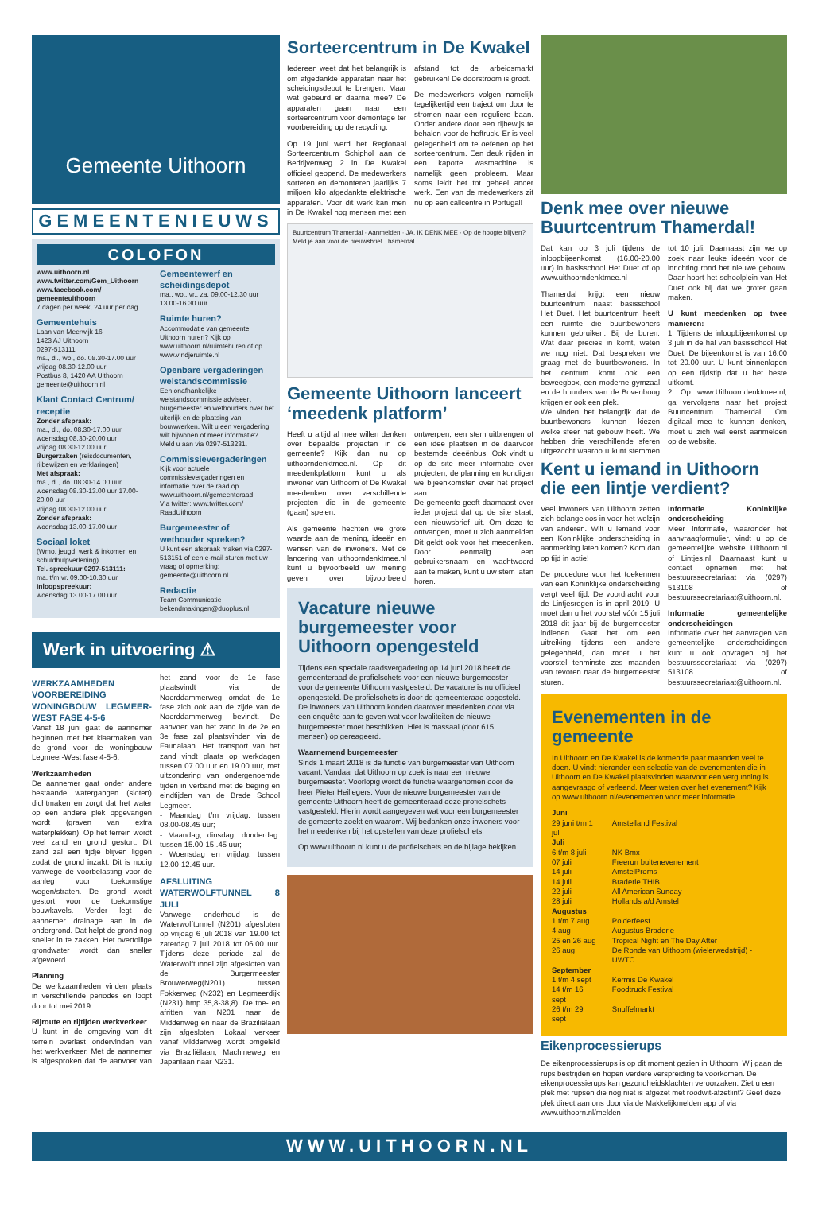Gemeente Uithoorn
GEMEENTENIEUWS
COLOFON
www.uithoorn.nl
www.twitter.com/Gem_Uithoorn
www.facebook.com/ gemeenteuithoorn
7 dagen per week, 24 uur per dag
Gemeentehuis
Laan van Meerwijk 16
1423 AJ Uithoorn
0297-513111
ma., di., wo., do. 08.30-17.00 uur
vrijdag 08.30-12.00 uur
Postbus 8, 1420 AA Uithoorn
gemeente@uithoorn.nl
Klant Contact Centrum/ receptie
Zonder afspraak:
ma., di., do. 08.30-17.00 uur
woensdag 08.30-20.00 uur
vrijdag 08.30-12.00 uur
Burgerzaken (reisdocumenten, rijbewijzen en verklaringen)
Met afspraak:
ma., di., do. 08.30-14.00 uur
woensdag 08.30-13.00 uur 17.00-20.00 uur
vrijdag 08.30-12.00 uur
Zonder afspraak:
woensdag 13.00-17.00 uur
Sociaal loket
(Wmo, jeugd, werk & inkomen en schuldhulpverlening)
Tel. spreekuur 0297-513111:
ma. t/m vr. 09.00-10.30 uur
Inloopspreekuur:
woensdag 13.00-17.00 uur
Gemeentewerf en scheidingsdepot
ma., wo., vr., za. 09.00-12.30 uur 13.00-16.30 uur
Ruimte huren?
Accommodatie van gemeente Uithoorn huren? Kijk op www.uithoorn.nl/ruimtehuren of op www.vindjeruimte.nl
Openbare vergaderingen welstandscommissie
Een onafhankelijke welstandscommissie adviseert burgemeester en wethouders over het uiterlijk en de plaatsing van bouwwerken. Wilt u een vergadering wilt bijwonen of meer informatie?
Meld u aan via 0297-513231.
Commissievergaderingen
Kijk voor actuele commissievergaderingen en informatie over de raad op www.uithoorn.nl/gemeenteraad
Via twitter: www.twitter.com/ RaadUithoorn
Burgemeester of wethouder spreken?
U kunt een afspraak maken via 0297-513151 of een e-mail sturen met uw vraag of opmerking: gemeente@uithoorn.nl
Redactie
Team Communicatie
bekendmakingen@duoplus.nl
Werk in uitvoering ⚠
WERKZAAMHEDEN VOORBEREIDING WONINGBOUW LEGMEER-WEST FASE 4-5-6
Vanaf 18 juni gaat de aannemer beginnen met het klaarmaken van de grond voor de woningbouw Legmeer-West fase 4-5-6.
Werkzaamheden
De aannemer gaat onder andere bestaande watergangen (sloten) dichtmaken en zorgt dat het water op een andere plek opgevangen wordt (graven van extra waterplekken). Op het terrein wordt veel zand en grond gestort. Dit zand zal een tijdje blijven liggen zodat de grond inzakt. Dit is nodig vanwege de voorbelasting voor de aanleg voor toekomstige wegen/straten. De grond wordt gestort voor de toekomstige bouwkavels. Verder legt de aannemer drainage aan in de ondergrond. Dat helpt de grond nog sneller in te zakken. Het overtollige grondwater wordt dan sneller afgevoerd.
Planning
De werkzaamheden vinden plaats in verschillende periodes en loopt door tot mei 2019.
Rijroute en rijtijden werkverkeer
U kunt in de omgeving van dit terrein overlast ondervinden van het werkverkeer. Met de aannemer is afgesproken dat de aanvoer van het zand voor de 1e fase plaatsvindt via de Noorddammerweg omdat de 1e fase zich ook aan de zijde van de Noorddammerweg bevindt. De aanvoer van het zand in de 2e en 3e fase zal plaatsvinden via de Faunalaan. Het transport van het zand vindt plaats op werkdagen tussen 07.00 uur en 19.00 uur, met uitzondering van ondergenoemde tijden in verband met de beging en eindtijden van de Brede School Legmeer.
- Maandag t/m vrijdag: tussen 08.00-08.45 uur;
- Maandag, dinsdag, donderdag: tussen 15.00-15,.45 uur;
- Woensdag en vrijdag: tussen 12.00-12.45 uur.
AFSLUITING WATERWOLFTUNNEL 8 JULI
Vanwege onderhoud is de Waterwolftunnel (N201) afgesloten op vrijdag 6 juli 2018 van 19.00 tot zaterdag 7 juli 2018 tot 06.00 uur. Tijdens deze periode zal de Waterwolftunnel zijn afgesloten van de Burgermeester Brouwerweg(N201) tussen Fokkerweg (N232) en Legmeerdijk (N231) hmp 35,8-38,8). De toe- en afritten van N201 naar de Middenweg en naar de Braziliëlaan zijn afgesloten. Lokaal verkeer vanaf Middenweg wordt omgeleid via Braziliëlaan, Machineweg en Japanlaan naar N231.
Sorteercentrum in De Kwakel
Iedereen weet dat het belangrijk is om afgedankte apparaten naar het scheidingsdepot te brengen. Maar wat gebeurd er daarna mee? De apparaten gaan naar een sorteercentrum voor demontage ter voorbereiding op de recycling.
Op 19 juni werd het Regionaal Sorteercentrum Schiphol aan de Bedrijvenweg 2 in De Kwakel officieel geopend. De medewerkers sorteren en demonteren jaarlijks 7 miljoen kilo afgedankte elektrische apparaten. Voor dit werk kan men in De Kwakel nog mensen met een afstand tot de arbeidsmarkt gebruiken! De doorstroom is groot.
De medewerkers volgen namelijk tegelijkertijd een traject om door te stromen naar een reguliere baan. Onder andere door een rijbewijs te behalen voor de heftruck. Er is veel gelegenheid om te oefenen op het sorteercentrum. Een deuk rijden in een kapotte wasmachine is namelijk geen probleem. Maar soms leidt het tot geheel ander werk. Een van de medewerkers zit nu op een callcentre in Portugal!
Buurtcentrum Thamerdal · Aanmelden · JA, IK DENK MEE · Op de hoogte blijven? Meld je aan voor de nieuwsbrief Thamerdal
Gemeente Uithoorn lanceert ‘meedenk platform’
Heeft u altijd al mee willen denken over bepaalde projecten in de gemeente? Kijk dan nu op uithoorndenktmee.nl. Op dit meedenkplatform kunt u als inwoner van Uithoorn of De Kwakel meedenken over verschillende projecten die in de gemeente (gaan) spelen.
Als gemeente hechten we grote waarde aan de mening, ideeën en wensen van de inwoners. Met de lancering van uithoorndenktmee.nl kunt u bijvoorbeeld uw mening geven over bijvoorbeeld ontwerpen, een stem uitbrengen of een idee plaatsen in de daarvoor bestemde ideeënbus. Ook vindt u op de site meer informatie over projecten, de planning en kondigen we bijeenkomsten over het project aan.
De gemeente geeft daarnaast over ieder project dat op de site staat, een nieuwsbrief uit. Om deze te ontvangen, moet u zich aanmelden Dit geldt ook voor het meedenken. Door eenmalig een gebruikersnaam en wachtwoord aan te maken, kunt u uw stem laten horen.
Vacature nieuwe burgemeester voor Uithoorn opengesteld
Tijdens een speciale raadsvergadering op 14 juni 2018 heeft de gemeenteraad de profielschets voor een nieuwe burgemeester voor de gemeente Uithoorn vastgesteld. De vacature is nu officieel opengesteld. De profielschets is door de gemeenteraad opgesteld. De inwoners van Uithoorn konden daarover meedenken door via een enquête aan te geven wat voor kwaliteiten de nieuwe burgemeester moet beschikken. Hier is massaal (door 615 mensen) op gereageerd.
Waarnemend burgemeester
Sinds 1 maart 2018 is de functie van burgemeester van Uithoorn vacant. Vandaar dat Uithoorn op zoek is naar een nieuwe burgemeester. Voorlopig wordt de functie waargenomen door de heer Pieter Heiliegers. Voor de nieuwe burgemeester van de gemeente Uithoorn heeft de gemeenteraad deze profielschets vastgesteld. Hierin wordt aangegeven wat voor een burgemeester de gemeente zoekt en waarom. Wij bedanken onze inwoners voor het meedenken bij het opstellen van deze profielschets.
Op www.uithoorn.nl kunt u de profielschets en de bijlage bekijken.
Denk mee over nieuwe Buurtcentrum Thamerdal!
Dat kan op 3 juli tijdens de inloopbijeenkomst (16.00-20.00 uur) in basisschool Het Duet of op www.uithoorndenktmee.nl
Thamerdal krijgt een nieuw buurtcentrum naast basisschool Het Duet. Het buurtcentrum heeft een ruimte die buurtbewoners kunnen gebruiken: Bij de buren. Wat daar precies in komt, weten we nog niet. Dat bespreken we graag met de buurtbewoners. In het centrum komt ook een beweegbox, een moderne gymzaal en de huurders van de Bovenboog krijgen er ook een plek.
We vinden het belangrijk dat de buurtbewoners kunnen kiezen welke sfeer het gebouw heeft. We hebben drie verschillende sferen uitgezocht waarop u kunt stemmen tot 10 juli. Daarnaast zijn we op zoek naar leuke ideeën voor de inrichting rond het nieuwe gebouw. Daar hoort het schoolplein van Het Duet ook bij dat we groter gaan maken.
U kunt meedenken op twee manieren:
1. Tijdens de inloopbijeenkomst op 3 juli in de hal van basisschool Het Duet. De bijeenkomst is van 16.00 tot 20.00 uur. U kunt binnenlopen op een tijdstip dat u het beste uitkomt.
2. Op www.Uithoorndenktmee.nl, ga vervolgens naar het project Buurtcentrum Thamerdal. Om digitaal mee te kunnen denken, moet u zich wel eerst aanmelden op de website.
Kent u iemand in Uithoorn die een lintje verdient?
Veel inwoners van Uithoorn zetten zich belangeloos in voor het welzijn van anderen. Wilt u iemand voor een Koninklijke onderscheiding in aanmerking laten komen? Kom dan op tijd in actie!
De procedure voor het toekennen van een Koninklijke onderscheiding vergt veel tijd. De voordracht voor de Lintjesregen is in april 2019. U moet dan u het voorstel vóór 15 juli 2018 dit jaar bij de burgemeester indienen. Gaat het om een uitreiking tijdens een andere gelegenheid, dan moet u het voorstel tenminste zes maanden van tevoren naar de burgemeester sturen.
Informatie Koninklijke onderscheiding
Meer informatie, waaronder het aanvraagformulier, vindt u op de gemeentelijke website Uithoorn.nl of Lintjes.nl. Daarnaast kunt u contact opnemen met het bestuurssecretariaat via (0297) 513108 of bestuurssecretariaat@uithoorn.nl.
Informatie gemeentelijke onderscheidingen
Informatie over het aanvragen van gemeentelijke onderscheidingen kunt u ook opvragen bij het bestuurssecretariaat via (0297) 513108 of bestuurssecretariaat@uithoorn.nl.
Evenementen in de gemeente
In Uithoorn en De Kwakel is de komende paar maanden veel te doen. U vindt hieronder een selectie van de evenementen die in Uithoorn en De Kwakel plaatsvinden waarvoor een vergunning is aangevraagd of verleend. Meer weten over het evenement? Kijk op www.uithoorn.nl/evenementen voor meer informatie.
| Juni | |
| 29 juni t/m 1 juli | Amstelland Festival |
| Juli | |
| 6 t/m 8 juli | NK Bmx |
| 07 juli | Freerun buitenevenement |
| 14 juli | AmstelProms |
| 14 juli | Braderie THIB |
| 22 juli | All American Sunday |
| 28 juli | Hollands a/d Amstel |
| Augustus | |
| 1 t/m 7 aug | Polderfeest |
| 4 aug | Augustus Braderie |
| 25 en 26 aug | Tropical Night en The Day After |
| 26 aug | De Ronde van Uithoorn (wielerwedstrijd) - UWTC |
| September | |
| 1 t/m 4 sept | Kermis De Kwakel |
| 14 t/m 16 sept | Foodtruck Festival |
| 26 t/m 29 sept | Snuffelmarkt |
Eikenprocessierups
De eikenprocessierups is op dit moment gezien in Uithoorn. Wij gaan de rups bestrijden en hopen verdere verspreiding te voorkomen. De eikenprocessierups kan gezondheidsklachten veroorzaken. Ziet u een plek met rupsen die nog niet is afgezet met roodwit-afzetlint? Geef deze plek direct aan ons door via de Makkelijkmelden app of via www.uithoorn.nl/melden
WWW.UITHOORN.NL